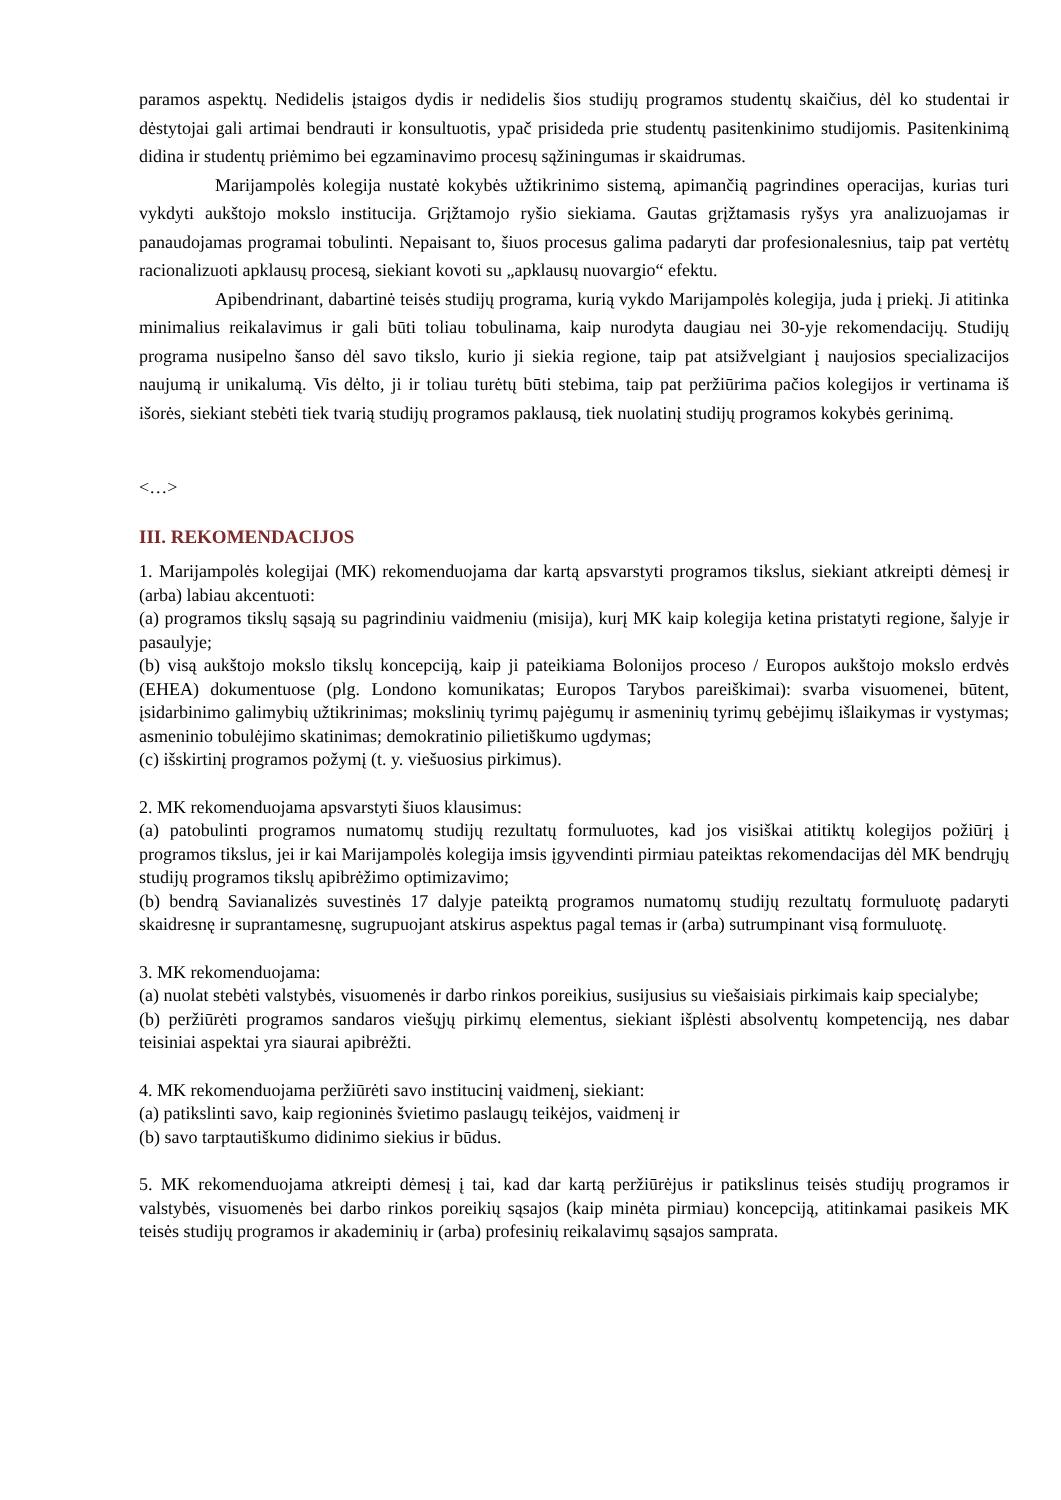paramos aspektų. Nedidelis įstaigos dydis ir nedidelis šios studijų programos studentų skaičius, dėl ko studentai ir dėstytojai gali artimai bendrauti ir konsultuotis, ypač prisideda prie studentų pasitenkinimo studijomis. Pasitenkinimą didina ir studentų priėmimo bei egzaminavimo procesų sąžiningumas ir skaidrumas.
Marijampolės kolegija nustatė kokybės užtikrinimo sistemą, apimančią pagrindines operacijas, kurias turi vykdyti aukštojo mokslo institucija. Grįžtamojo ryšio siekiama. Gautas grįžtamasis ryšys yra analizuojamas ir panaudojamas programai tobulinti. Nepaisant to, šiuos procesus galima padaryti dar profesionalesnius, taip pat vertėtų racionalizuoti apklausų procesą, siekiant kovoti su „apklausų nuovargio“ efektu.
Apibendrinant, dabartinė teisės studijų programa, kurią vykdo Marijampolės kolegija, juda į priekį. Ji atitinka minimalius reikalavimus ir gali būti toliau tobulinama, kaip nurodyta daugiau nei 30-yje rekomendacijų. Studijų programa nusipelno šanso dėl savo tikslo, kurio ji siekia regione, taip pat atsižvelgiant į naujosios specializacijos naujumą ir unikalumą. Vis dėlto, ji ir toliau turėtų būti stebima, taip pat peržiūrima pačios kolegijos ir vertinama iš išorės, siekiant stebėti tiek tvarią studijų programos paklausą, tiek nuolatinį studijų programos kokybės gerinimą.
<…>
III. REKOMENDACIJOS
1. Marijampolės kolegijai (MK) rekomenduojama dar kartą apsvarstyti programos tikslus, siekiant atkreipti dėmesį ir (arba) labiau akcentuoti:
(a) programos tikslų sąsają su pagrindiniu vaidmeniu (misija), kurį MK kaip kolegija ketina pristatyti regione, šalyje ir pasaulyje;
(b) visą aukštojo mokslo tikslų koncepciją, kaip ji pateikiama Bolonijos proceso / Europos aukštojo mokslo erdvės (EHEA) dokumentuose (plg. Londono komunikatas; Europos Tarybos pareiškimai): svarba visuomenei, būtent, įsidarbinimo galimybių užtikrinimas; mokslinių tyrimų pajėgumų ir asmeninių tyrimų gebėjimų išlaikymas ir vystymas; asmeninio tobulėjimo skatinimas; demokratinio pilietiškumo ugdymas;
(c) išskirtinį programos požymį (t. y. viešuosius pirkimus).
2. MK rekomenduojama apsvarstyti šiuos klausimus:
(a) patobulinti programos numatomų studijų rezultatų formuluotes, kad jos visiškai atitiktų kolegijos požiūrį į programos tikslus, jei ir kai Marijampolės kolegija imsis įgyvendinti pirmiau pateiktas rekomendacijas dėl MK bendrųjų studijų programos tikslų apibrėžimo optimizavimo;
(b) bendrą Savianalizės suvestinės 17 dalyje pateiktą programos numatomų studijų rezultatų formuluotę padaryti skaidresnę ir suprantamesnę, sugrupuojant atskirus aspektus pagal temas ir (arba) sutrumpinant visą formuluotę.
3. MK rekomenduojama:
(a) nuolat stebėti valstybės, visuomenės ir darbo rinkos poreikius, susijusius su viešaisiais pirkimais kaip specialybe;
(b) peržiūrėti programos sandaros viešųjų pirkimų elementus, siekiant išplėsti absolventų kompetenciją, nes dabar teisiniai aspektai yra siaurai apibrėžti.
4. MK rekomenduojama peržiūrėti savo institucinį vaidmenį, siekiant:
(a) patikslinti savo, kaip regioninės švietimo paslaugų teikėjos, vaidmenį ir
(b) savo tarptautiškumo didinimo siekius ir būdus.
5. MK rekomenduojama atkreipti dėmesį į tai, kad dar kartą peržiūrėjus ir patikslinus teisės studijų programos ir valstybės, visuomenės bei darbo rinkos poreikių sąsajos (kaip minėta pirmiau) koncepciją, atitinkamai pasikeis MK teisės studijų programos ir akademinių ir (arba) profesinių reikalavimų sąsajos samprata.